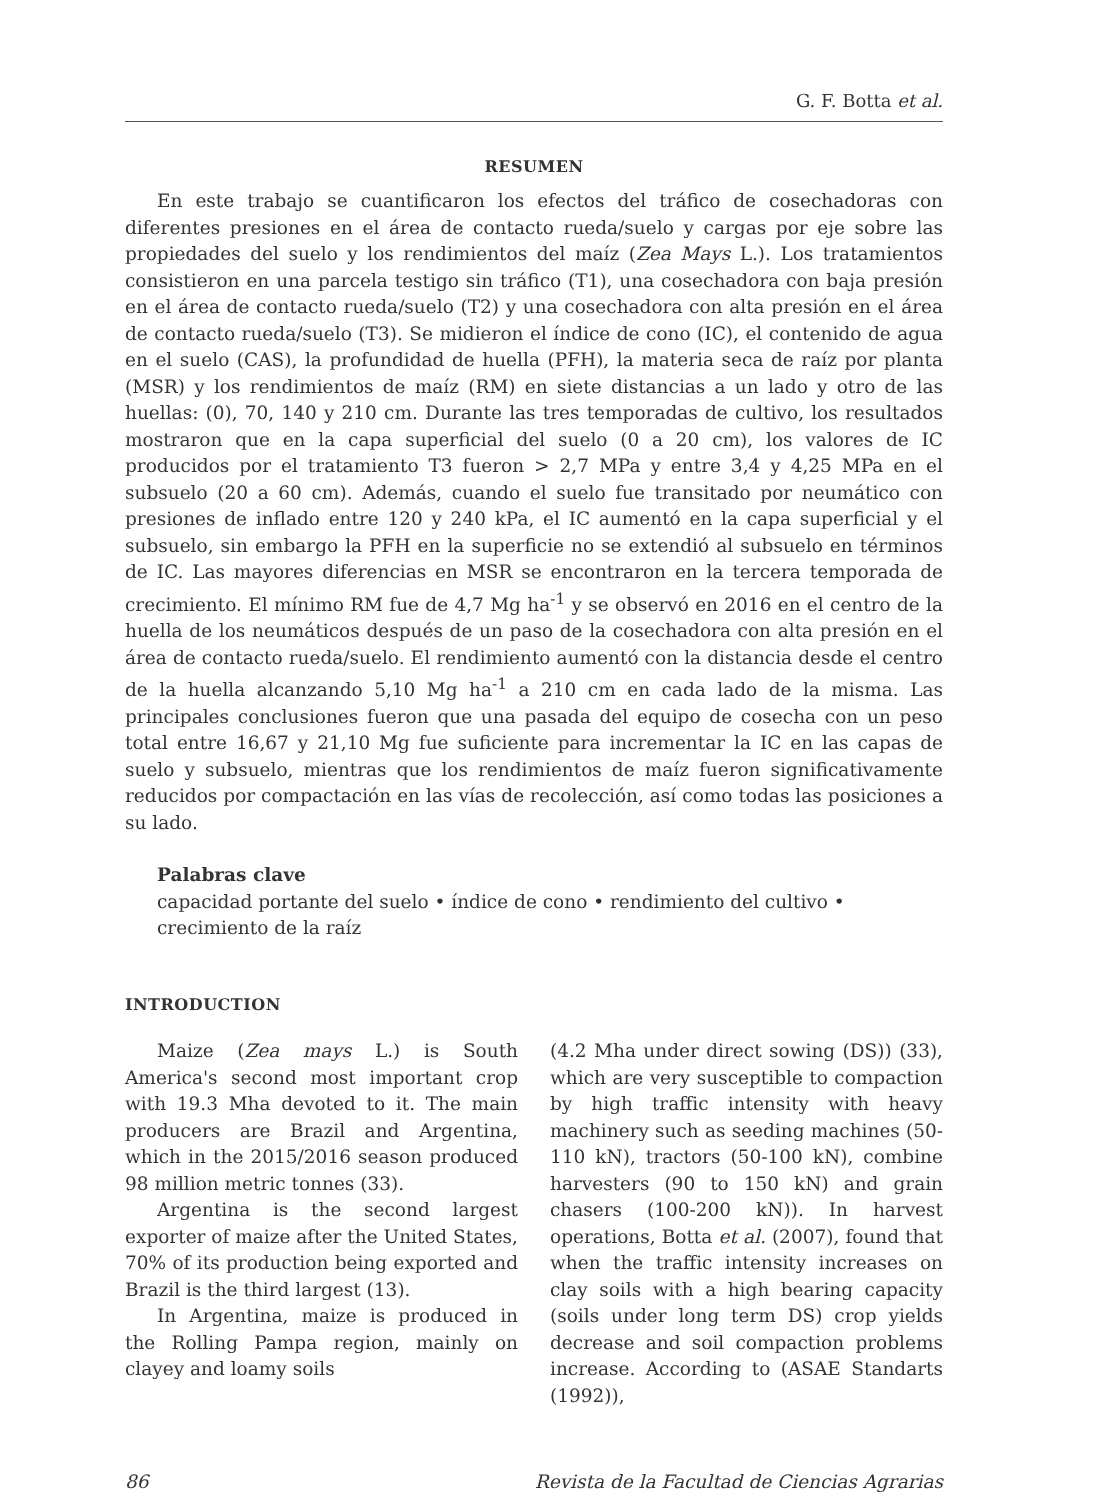G. F. Botta et al.
RESUMEN
En este trabajo se cuantificaron los efectos del tráfico de cosechadoras con diferentes presiones en el área de contacto rueda/suelo y cargas por eje sobre las propiedades del suelo y los rendimientos del maíz (Zea Mays L.). Los tratamientos consistieron en una parcela testigo sin tráfico (T1), una cosechadora con baja presión en el área de contacto rueda/suelo (T2) y una cosechadora con alta presión en el área de contacto rueda/suelo (T3). Se midieron el índice de cono (IC), el contenido de agua en el suelo (CAS), la profundidad de huella (PFH), la materia seca de raíz por planta (MSR) y los rendimientos de maíz (RM) en siete distancias a un lado y otro de las huellas: (0), 70, 140 y 210 cm. Durante las tres temporadas de cultivo, los resultados mostraron que en la capa superficial del suelo (0 a 20 cm), los valores de IC producidos por el tratamiento T3 fueron > 2,7 MPa y entre 3,4 y 4,25 MPa en el subsuelo (20 a 60 cm). Además, cuando el suelo fue transitado por neumático con presiones de inflado entre 120 y 240 kPa, el IC aumentó en la capa superficial y el subsuelo, sin embargo la PFH en la superficie no se extendió al subsuelo en términos de IC. Las mayores diferencias en MSR se encontraron en la tercera temporada de crecimiento. El mínimo RM fue de 4,7 Mg ha<sup>-1</sup> y se observó en 2016 en el centro de la huella de los neumáticos después de un paso de la cosechadora con alta presión en el área de contacto rueda/suelo. El rendimiento aumentó con la distancia desde el centro de la huella alcanzando 5,10 Mg ha<sup>-1</sup> a 210 cm en cada lado de la misma. Las principales conclusiones fueron que una pasada del equipo de cosecha con un peso total entre 16,67 y 21,10 Mg fue suficiente para incrementar la IC en las capas de suelo y subsuelo, mientras que los rendimientos de maíz fueron significativamente reducidos por compactación en las vías de recolección, así como todas las posiciones a su lado.
Palabras clave
capacidad portante del suelo • índice de cono • rendimiento del cultivo • crecimiento de la raíz
INTRODUCTION
Maize (Zea mays L.) is South America's second most important crop with 19.3 Mha devoted to it. The main producers are Brazil and Argentina, which in the 2015/2016 season produced 98 million metric tonnes (33).
Argentina is the second largest exporter of maize after the United States, 70% of its production being exported and Brazil is the third largest (13).
In Argentina, maize is produced in the Rolling Pampa region, mainly on clayey and loamy soils
(4.2 Mha under direct sowing (DS)) (33), which are very susceptible to compaction by high traffic intensity with heavy machinery such as seeding machines (50-110 kN), tractors (50-100 kN), combine harvesters (90 to 150 kN) and grain chasers (100-200 kN)). In harvest operations, Botta et al. (2007), found that when the traffic intensity increases on clay soils with a high bearing capacity (soils under long term DS) crop yields decrease and soil compaction problems increase. According to (ASAE Standarts (1992)),
86 Revista de la Facultad de Ciencias Agrarias